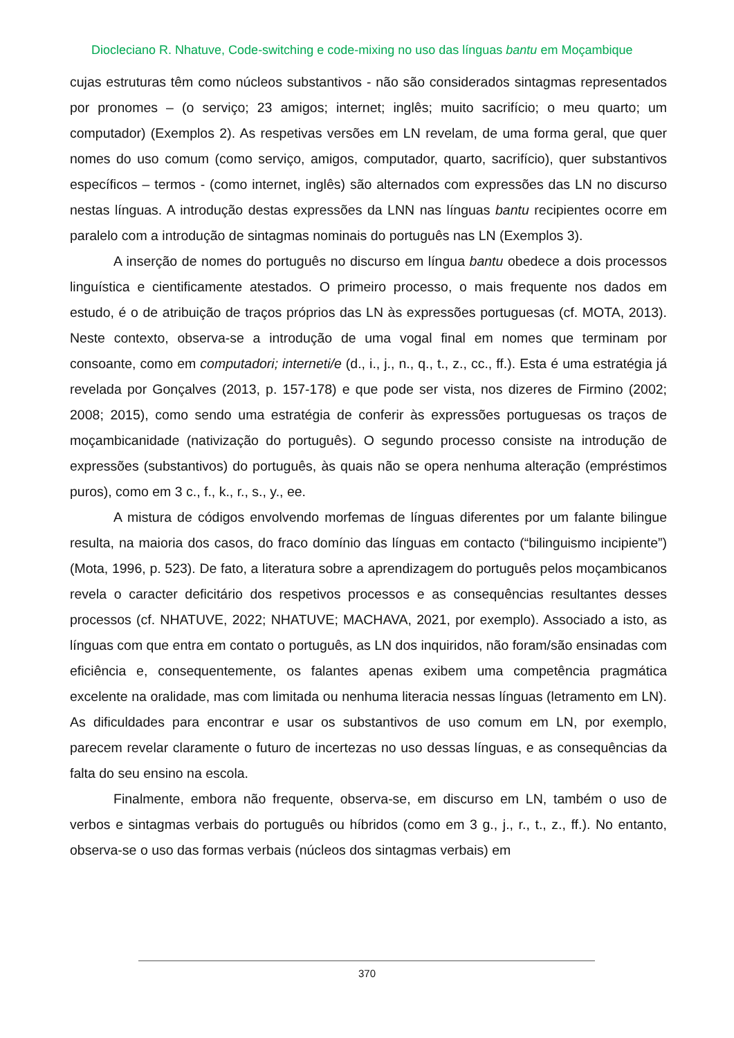Diocleciano R. Nhatuve, Code-switching e code-mixing no uso das línguas bantu em Moçambique
cujas estruturas têm como núcleos substantivos - não são considerados sintagmas representados por pronomes – (o serviço; 23 amigos; internet; inglês; muito sacrifício; o meu quarto; um computador) (Exemplos 2). As respetivas versões em LN revelam, de uma forma geral, que quer nomes do uso comum (como serviço, amigos, computador, quarto, sacrifício), quer substantivos específicos – termos - (como internet, inglês) são alternados com expressões das LN no discurso nestas línguas. A introdução destas expressões da LNN nas línguas bantu recipientes ocorre em paralelo com a introdução de sintagmas nominais do português nas LN (Exemplos 3).
A inserção de nomes do português no discurso em língua bantu obedece a dois processos linguística e cientificamente atestados. O primeiro processo, o mais frequente nos dados em estudo, é o de atribuição de traços próprios das LN às expressões portuguesas (cf. MOTA, 2013). Neste contexto, observa-se a introdução de uma vogal final em nomes que terminam por consoante, como em computadori; interneti/e (d., i., j., n., q., t., z., cc., ff.). Esta é uma estratégia já revelada por Gonçalves (2013, p. 157-178) e que pode ser vista, nos dizeres de Firmino (2002; 2008; 2015), como sendo uma estratégia de conferir às expressões portuguesas os traços de moçambicanidade (nativização do português). O segundo processo consiste na introdução de expressões (substantivos) do português, às quais não se opera nenhuma alteração (empréstimos puros), como em 3 c., f., k., r., s., y., ee.
A mistura de códigos envolvendo morfemas de línguas diferentes por um falante bilingue resulta, na maioria dos casos, do fraco domínio das línguas em contacto (“bilinguismo incipiente”) (Mota, 1996, p. 523). De fato, a literatura sobre a aprendizagem do português pelos moçambicanos revela o caracter deficitário dos respetivos processos e as consequências resultantes desses processos (cf. NHATUVE, 2022; NHATUVE; MACHAVA, 2021, por exemplo). Associado a isto, as línguas com que entra em contato o português, as LN dos inquiridos, não foram/são ensinadas com eficiência e, consequentemente, os falantes apenas exibem uma competência pragmática excelente na oralidade, mas com limitada ou nenhuma literacia nessas línguas (letramento em LN). As dificuldades para encontrar e usar os substantivos de uso comum em LN, por exemplo, parecem revelar claramente o futuro de incertezas no uso dessas línguas, e as consequências da falta do seu ensino na escola.
Finalmente, embora não frequente, observa-se, em discurso em LN, também o uso de verbos e sintagmas verbais do português ou híbridos (como em 3 g., j., r., t., z., ff.). No entanto, observa-se o uso das formas verbais (núcleos dos sintagmas verbais) em
370